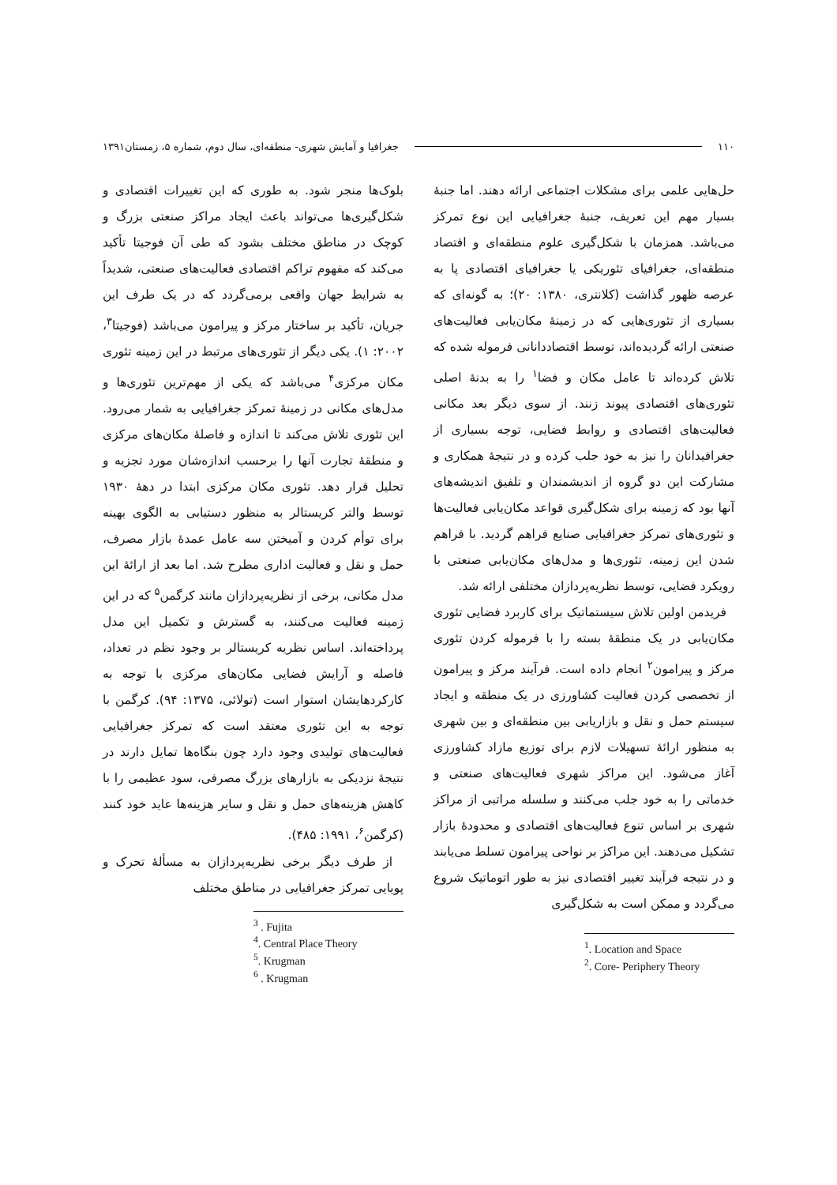۱۱۰ جغرافیا و آمایش شهری- منطقه‌ای، سال دوم، شماره ۵، زمستان۱۳۹۱
حل‌هایی علمی برای مشکلات اجتماعی ارائه دهند. اما جنبهٔ بسیار مهم این تعریف، جنبهٔ جغرافیایی این نوع تمرکز می‌باشد. همزمان با شکل‌گیری علوم منطقه‌ای و اقتصاد منطقه‌ای، جغرافیای تئوریکی یا جغرافیای اقتصادی پا به عرصه ظهور گذاشت (کلانتری، ۱۳۸۰: ۲۰)؛ به گونه‌ای که بسیاری از تئوری‌هایی که در زمینهٔ مکان‌یابی فعالیت‌های صنعتی ارائه گردیده‌اند، توسط اقتصاددانانی فرموله شده که تلاش کرده‌اند تا عامل مکان و فضا<sup>۱</sup> را به بدنهٔ اصلی تئوری‌های اقتصادی پیوند زنند. از سوی دیگر بعد مکانی فعالیت‌های اقتصادی و روابط فضایی، توجه بسیاری از جغرافیدانان را نیز به خود جلب کرده و در نتیجهٔ همکاری و مشارکت این دو گروه از اندیشمندان و تلفیق اندیشه‌های آنها بود که زمینه برای شکل‌گیری قواعد مکان‌یابی فعالیت‌ها و تئوری‌های تمرکز جغرافیایی صنایع فراهم گردید. با فراهم شدن این زمینه، تئوری‌ها و مدل‌های مکان‌یابی صنعتی با رویکرد فضایی، توسط نظریه‌پردازان مختلفی ارائه شد.
فریدمن اولین تلاش سیستماتیک برای کاربرد فضایی تئوری مکان‌یابی در یک منطقهٔ بسته را با فرموله کردن تئوری مرکز و پیرامون<sup>۲</sup> انجام داده است. فرآیند مرکز و پیرامون از تخصصی کردن فعالیت کشاورزی در یک منطقه و ایجاد سیستم حمل و نقل و بازاریابی بین منطقه‌ای و بین شهری به منظور ارائهٔ تسهیلات لازم برای توزیع مازاد کشاورزی آغاز می‌شود. این مراکز شهری فعالیت‌های صنعتی و خدماتی را به خود جلب می‌کنند و سلسله مراتبی از مراکز شهری بر اساس تنوع فعالیت‌های اقتصادی و محدودهٔ بازار تشکیل می‌دهند. این مراکز بر نواحی پیرامون تسلط می‌یابند و در نتیجه فرآیند تغییر اقتصادی نیز به طور اتوماتیک شروع می‌گردد و ممکن است به شکل‌گیری
<sup>1</sup>. Location and Space
<sup>2</sup>. Core- Periphery Theory
بلوک‌ها منجر شود. به طوری که این تغییرات اقتصادی و شکل‌گیری‌ها می‌تواند باعث ایجاد مراکز صنعتی بزرگ و کوچک در مناطق مختلف بشود که طی آن فوجیتا تأکید می‌کند که مفهوم تراکم اقتصادی فعالیت‌های صنعتی، شدیداً به شرایط جهان واقعی برمی‌گردد که در یک طرف این جریان، تأکید بر ساختار مرکز و پیرامون می‌باشد (فوجیتا<sup>۳</sup>، ۲۰۰۲: ۱). یکی دیگر از تئوری‌های مرتبط در این زمینه تئوری مکان مرکزی<sup>۴</sup> می‌باشد که یکی از مهم‌ترین تئوری‌ها و مدل‌های مکانی در زمینهٔ تمرکز جغرافیایی به شمار می‌رود. این تئوری تلاش می‌کند تا اندازه و فاصلهٔ مکان‌های مرکزی و منطقهٔ تجارت آنها را برحسب اندازه‌شان مورد تجزیه و تحلیل قرار دهد. تئوری مکان مرکزی ابتدا در دههٔ ۱۹۳۰ توسط والتر کریستالر به منظور دستیابی به الگوی بهینه برای توأم کردن و آمیختن سه عامل عمدهٔ بازار مصرف، حمل و نقل و فعالیت اداری مطرح شد. اما بعد از ارائهٔ این مدل مکانی، برخی از نظریه‌پردازان مانند کرگمن<sup>۵</sup> که در این زمینه فعالیت می‌کنند، به گسترش و تکمیل این مدل پرداخته‌اند. اساس نظریه کریستالر بر وجود نظم در تعداد، فاصله و آرایش فضایی مکان‌های مرکزی با توجه به کارکردهایشان استوار است (تولائی، ۱۳۷۵: ۹۴). کرگمن با توجه به این تئوری معتقد است که تمرکز جغرافیایی فعالیت‌های تولیدی وجود دارد چون بنگاه‌ها تمایل دارند در نتیجهٔ نزدیکی به بازارهای بزرگ مصرفی، سود عظیمی را با کاهش هزینه‌های حمل و نقل و سایر هزینه‌ها عاید خود کنند (کرگمن<sup>۶</sup>، ۱۹۹۱: ۴۸۵).
از طرف دیگر برخی نظریه‌پردازان به مسألهٔ تحرک و پویایی تمرکز جغرافیایی در مناطق مختلف
<sup>3</sup> . Fujita
<sup>4</sup>. Central Place Theory
<sup>5</sup>. Krugman
<sup>6</sup> . Krugman